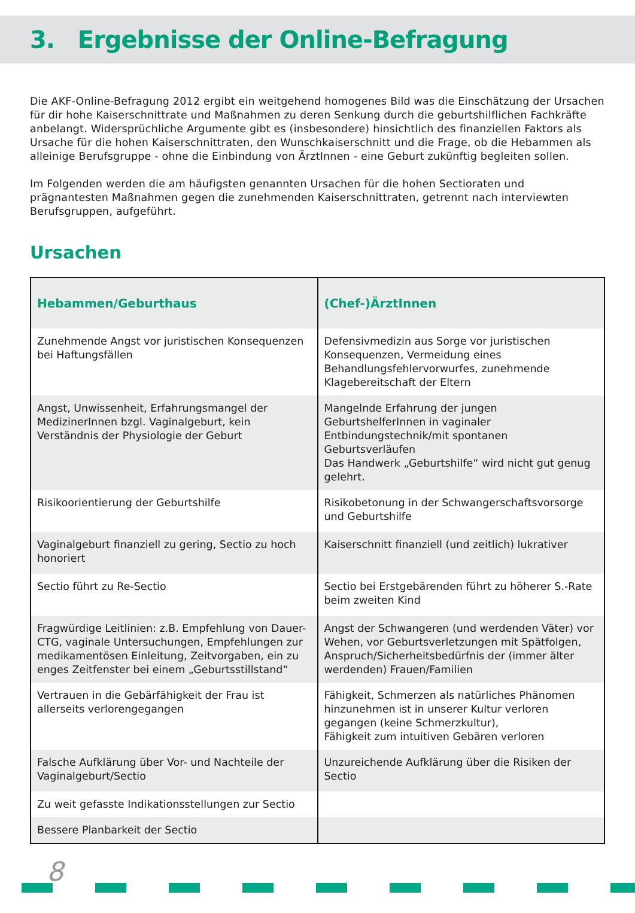3. Ergebnisse der Online-Befragung
Die AKF-Online-Befragung 2012 ergibt ein weitgehend homogenes Bild was die Einschätzung der Ursachen für dir hohe Kaiserschnittrate und Maßnahmen zu deren Senkung durch die geburtshilflichen Fachkräfte anbelangt. Widersprüchliche Argumente gibt es (insbesondere) hinsichtlich des finanziellen Faktors als Ursache für die hohen Kaiserschnittraten, den Wunschkaiserschnitt und die Frage, ob die Hebammen als alleinige Berufsgruppe - ohne die Einbindung von ÄrztInnen - eine Geburt zukünftig begleiten sollen.
Im Folgenden werden die am häufigsten genannten Ursachen für die hohen Sectioraten und prägnantesten Maßnahmen gegen die zunehmenden Kaiserschnittraten, getrennt nach interviewten Berufsgruppen, aufgeführt.
Ursachen
| Hebammen/Geburthaus | (Chef-)ÄrztInnen |
| --- | --- |
| Zunehmende Angst vor juristischen Konsequenzen bei Haftungsfällen | Defensivmedizin aus Sorge vor juristischen Konsequenzen, Vermeidung eines Behandlungsfehlervorwurfes, zunehmende Klagebereitschaft der Eltern |
| Angst, Unwissenheit, Erfahrungsmangel der MedizinerInnen bzgl. Vaginalgeburt, kein Verständnis der Physiologie der Geburt | Mangelnde Erfahrung der jungen GeburtshelferInnen in vaginaler Entbindungstechnik/mit spontanen Geburtsverläufen Das Handwerk „Geburtshilfe“ wird nicht gut genug gelehrt. |
| Risikoorientierung der Geburtshilfe | Risikobetonung in der Schwangerschaftsvorsorge und Geburtshilfe |
| Vaginalgeburt finanziell zu gering, Sectio zu hoch honoriert | Kaiserschnitt finanziell (und zeitlich) lukrativer |
| Sectio führt zu Re-Sectio | Sectio bei Erstgebärenden führt zu höherer S.-Rate beim zweiten Kind |
| Fragwürdige Leitlinien: z.B. Empfehlung von Dauer-CTG, vaginale Untersuchungen, Empfehlungen zur medikamentösen Einleitung, Zeitvorgaben, ein zu enges Zeitfenster bei einem „Geburtsstillstand“ | Angst der Schwangeren (und werdenden Väter) vor Wehen, vor Geburtsverletzungen mit Spätfolgen, Anspruch/Sicherheitsbedürfnis der (immer älter werdenden) Frauen/Familien |
| Vertrauen in die Gebärfähigkeit der Frau ist allerseits verlorengegangen | Fähigkeit, Schmerzen als natürliches Phänomen hinzunehmen ist in unserer Kultur verloren gegangen (keine Schmerzkultur), Fähigkeit zum intuitiven Gebären verloren |
| Falsche Aufklärung über Vor- und Nachteile der Vaginalgeburt/Sectio | Unzureichende Aufklärung über die Risiken der Sectio |
| Zu weit gefasste Indikationsstellungen zur Sectio | |
| Bessere Planbarkeit der Sectio | |
8